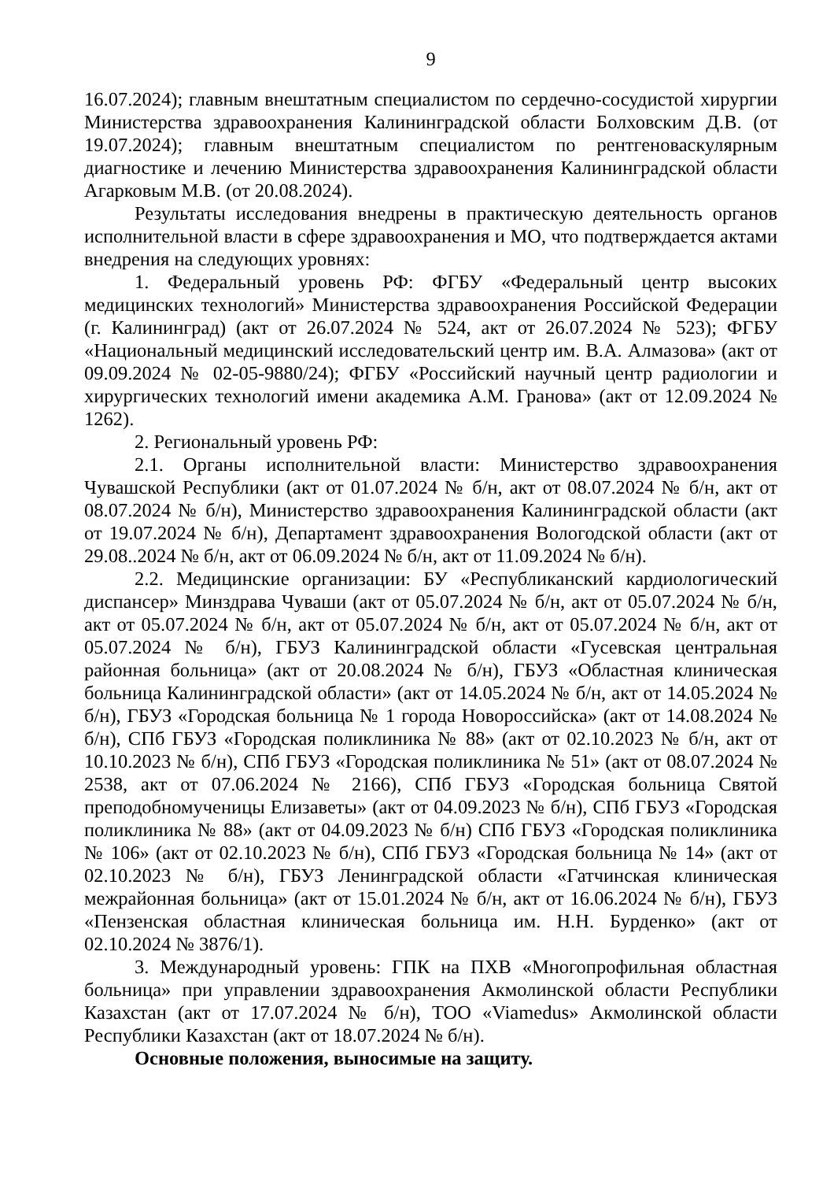9
16.07.2024); главным внештатным специалистом по сердечно-сосудистой хирургии Министерства здравоохранения Калининградской области Болховским Д.В. (от 19.07.2024); главным внештатным специалистом по рентгеноваскулярным диагностике и лечению Министерства здравоохранения Калининградской области Агарковым М.В. (от 20.08.2024).
Результаты исследования внедрены в практическую деятельность органов исполнительной власти в сфере здравоохранения и МО, что подтверждается актами внедрения на следующих уровнях:
1. Федеральный уровень РФ: ФГБУ «Федеральный центр высоких медицинских технологий» Министерства здравоохранения Российской Федерации (г. Калининград) (акт от 26.07.2024 № 524, акт от 26.07.2024 № 523); ФГБУ «Национальный медицинский исследовательский центр им. В.А. Алмазова» (акт от 09.09.2024 № 02-05-9880/24); ФГБУ «Российский научный центр радиологии и хирургических технологий имени академика А.М. Гранова» (акт от 12.09.2024 № 1262).
2. Региональный уровень РФ:
2.1. Органы исполнительной власти: Министерство здравоохранения Чувашской Республики (акт от 01.07.2024 № б/н, акт от 08.07.2024 № б/н, акт от 08.07.2024 № б/н), Министерство здравоохранения Калининградской области (акт от 19.07.2024 № б/н), Департамент здравоохранения Вологодской области (акт от 29.08..2024 № б/н, акт от 06.09.2024 № б/н, акт от 11.09.2024 № б/н).
2.2. Медицинские организации: БУ «Республиканский кардиологический диспансер» Минздрава Чуваши (акт от 05.07.2024 № б/н, акт от 05.07.2024 № б/н, акт от 05.07.2024 № б/н, акт от 05.07.2024 № б/н, акт от 05.07.2024 № б/н, акт от 05.07.2024 № б/н), ГБУЗ Калининградской области «Гусевская центральная районная больница» (акт от 20.08.2024 № б/н), ГБУЗ «Областная клиническая больница Калининградской области» (акт от 14.05.2024 № б/н, акт от 14.05.2024 № б/н), ГБУЗ «Городская больница № 1 города Новороссийска» (акт от 14.08.2024 № б/н), СПб ГБУЗ «Городская поликлиника № 88» (акт от 02.10.2023 № б/н, акт от 10.10.2023 № б/н), СПб ГБУЗ «Городская поликлиника № 51» (акт от 08.07.2024 № 2538, акт от 07.06.2024 № 2166), СПб ГБУЗ «Городская больница Святой преподобномученицы Елизаветы» (акт от 04.09.2023 № б/н), СПб ГБУЗ «Городская поликлиника № 88» (акт от 04.09.2023 № б/н) СПб ГБУЗ «Городская поликлиника № 106» (акт от 02.10.2023 № б/н), СПб ГБУЗ «Городская больница № 14» (акт от 02.10.2023 № б/н), ГБУЗ Ленинградской области «Гатчинская клиническая межрайонная больница» (акт от 15.01.2024 № б/н, акт от 16.06.2024 № б/н), ГБУЗ «Пензенская областная клиническая больница им. Н.Н. Бурденко» (акт от 02.10.2024 № 3876/1).
3. Международный уровень: ГПК на ПХВ «Многопрофильная областная больница» при управлении здравоохранения Акмолинской области Республики Казахстан (акт от 17.07.2024 № б/н), ТОО «Viamedus» Акмолинской области Республики Казахстан (акт от 18.07.2024 № б/н).
Основные положения, выносимые на защиту.